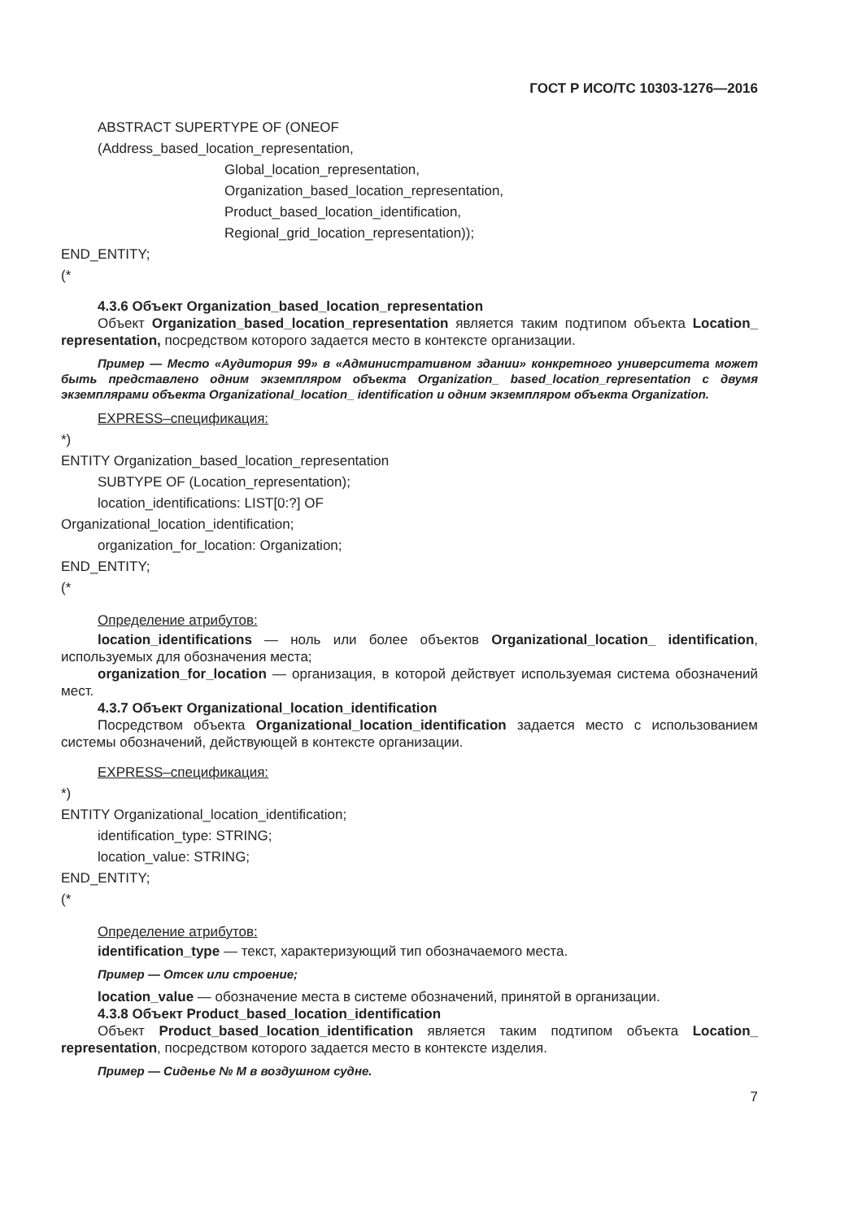ГОСТ Р ИСО/ТС 10303-1276—2016
ABSTRACT SUPERTYPE OF (ONEOF
(Address_based_location_representation,
Global_location_representation,
Organization_based_location_representation,
Product_based_location_identification,
Regional_grid_location_representation));
END_ENTITY;
(*
4.3.6 Объект Organization_based_location_representation
Объект Organization_based_location_representation является таким подтипом объекта Location_ representation, посредством которого задается место в контексте организации.
Пример — Место «Аудитория 99» в «Административном здании» конкретного университета может быть представлено одним экземпляром объекта Organization_ based_location_representation с двумя экземплярами объекта Organizational_location_ identification и одним экземпляром объекта Organization.
EXPRESS–спецификация:
*)
ENTITY Organization_based_location_representation
SUBTYPE OF (Location_representation);
location_identifications: LIST[0:?] OF
Organizational_location_identification;
organization_for_location: Organization;
END_ENTITY;
(*
Определение атрибутов:
location_identifications — ноль или более объектов Organizational_location_ identification, используемых для обозначения места;
organization_for_location — организация, в которой действует используемая система обозначений мест.
4.3.7 Объект Organizational_location_identification
Посредством объекта Organizational_location_identification задается место с использованием системы обозначений, действующей в контексте организации.
EXPRESS–спецификация:
*)
ENTITY Organizational_location_identification;
identification_type: STRING;
location_value: STRING;
END_ENTITY;
(*
Определение атрибутов:
identification_type — текст, характеризующий тип обозначаемого места.
Пример — Отсек или строение;
location_value — обозначение места в системе обозначений, принятой в организации.
4.3.8 Объект Product_based_location_identification
Объект Product_based_location_identification является таким подтипом объекта Location_ representation, посредством которого задается место в контексте изделия.
Пример — Сиденье № М в воздушном судне.
7